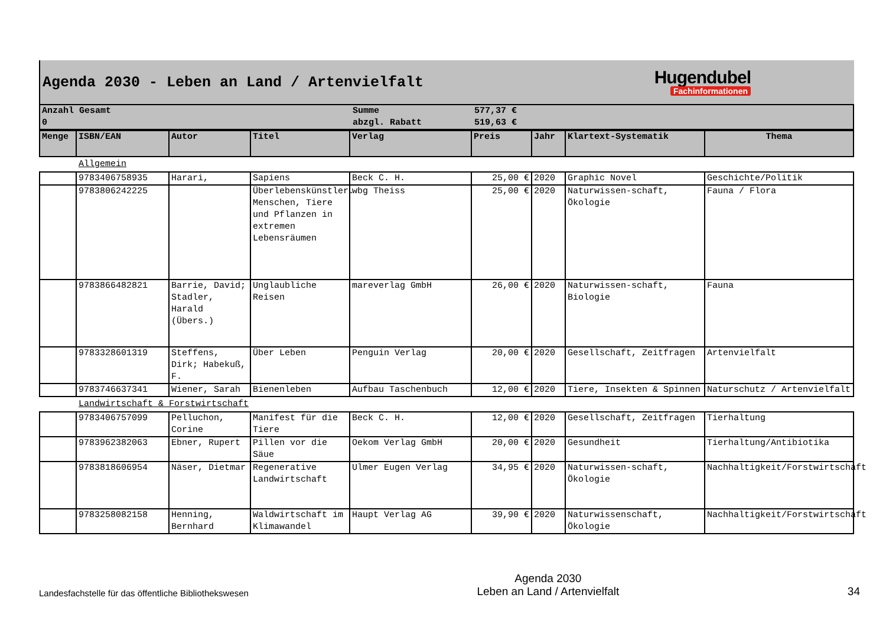Agenda 2030 - Leben an Land / Artenvielfalt
Hugendubel
Fachinformationen
| Anzahl Gesamt | Summe | 577,37 € |
| 0 | abzgl. Rabatt | 519,63 € |
| Menge | ISBN/EAN | Autor | Titel | Verlag | Preis | Jahr | Klartext-Systematik | Thema |
| --- | --- | --- | --- | --- | --- | --- | --- | --- |
| Allgemein | | | | | | | | |
| | 9783406758935 | Harari, | Sapiens | Beck C. H. | 25,00 € | 2020 | Graphic Novel | Geschichte/Politik |
| | 9783806242225 | | Überlebenskünstler. Menschen, Tiere und Pflanzen in extremen Lebensräumen | wbg Theiss | 25,00 € | 2020 | Naturwissen-schaft, Ökologie | Fauna / Flora |
| | 9783866482821 | Barrie, David; Stadler, Harald (Übers.) | Unglaubliche Reisen | mareverlag GmbH | 26,00 € | 2020 | Naturwissen-schaft, Biologie | Fauna |
| | 9783328601319 | Steffens, Dirk; Habekuß, F. | Über Leben | Penguin Verlag | 20,00 € | 2020 | Gesellschaft, Zeitfragen | Artenvielfalt |
| | 9783746637341 | Wiener, Sarah | Bienenleben | Aufbau Taschenbuch | 12,00 € | 2020 | Tiere, Insekten & Spinnen | Naturschutz / Artenvielfalt |
| Landwirtschaft & Forstwirtschaft | | | | | | | | |
| | 9783406757099 | Pelluchon, Corine | Manifest für die Tiere | Beck C. H. | 12,00 € | 2020 | Gesellschaft, Zeitfragen | Tierhaltung |
| | 9783962382063 | Ebner, Rupert | Pillen vor die Säue | Oekom Verlag GmbH | 20,00 € | 2020 | Gesundheit | Tierhaltung/Antibiotika |
| | 9783818606954 | Näser, Dietmar | Regenerative Landwirtschaft | Ulmer Eugen Verlag | 34,95 € | 2020 | Naturwissen-schaft, Ökologie | Nachhaltigkeit/Forstwirtschaft |
| | 9783258082158 | Henning, Bernhard | Waldwirtschaft im Klimawandel | Haupt Verlag AG | 39,90 € | 2020 | Naturwissenschaft, Ökologie | Nachhaltigkeit/Forstwirtschaft |
Landesfachstelle für das öffentliche Bibliothekswesen
Agenda 2030
Leben an Land / Artenvielfalt
34